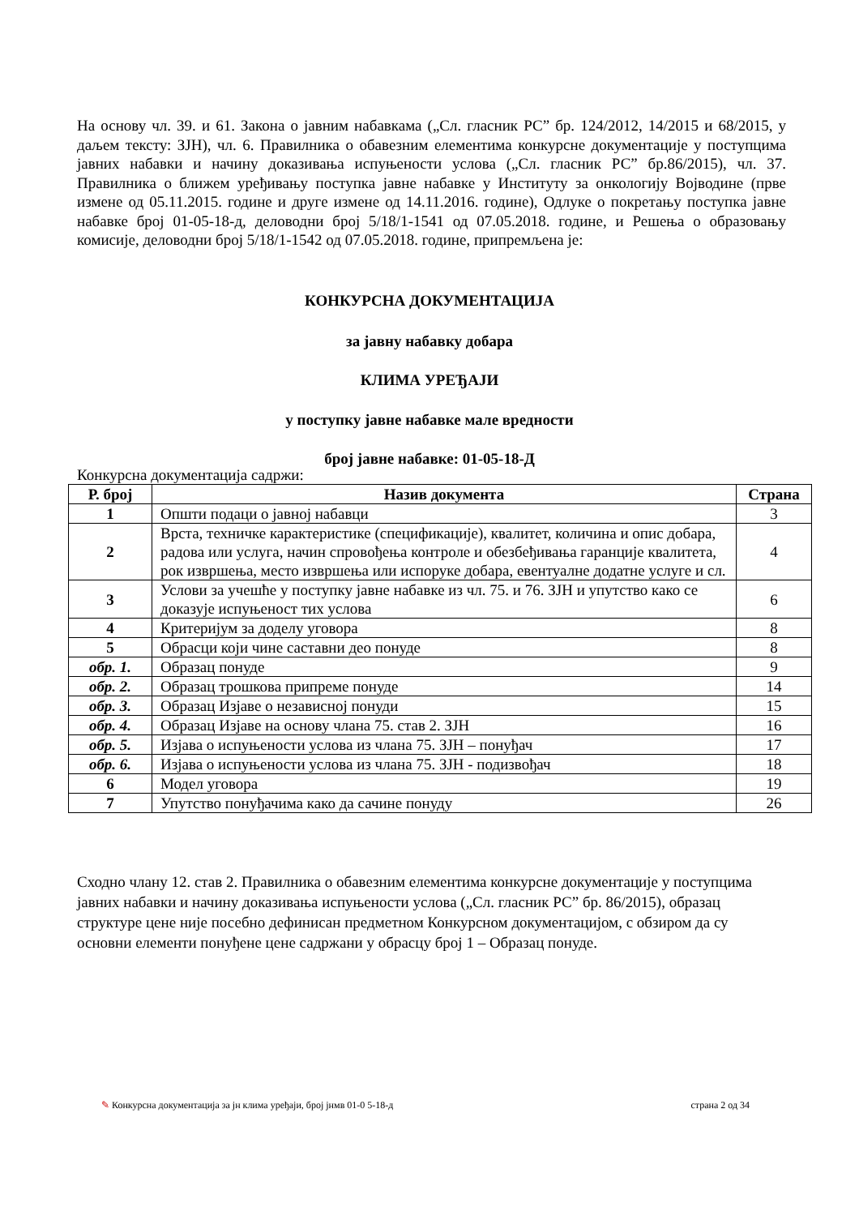На основу чл. 39. и 61. Закона о јавним набавкама („Сл. гласник РС” бр. 124/2012, 14/2015 и 68/2015, у даљем тексту: ЗЈН), чл. 6. Правилника о обавезним елементима конкурсне документације у поступцима јавних набавки и начину доказивања испуњености услова („Сл. гласник РС” бр.86/2015), чл. 37. Правилника о ближем уређивању поступка јавне набавке у Институту за онкологију Војводине (прве измене од 05.11.2015. године и друге измене од 14.11.2016. године), Одлуке о покретању поступка јавне набавке број 01-05-18-д, деловодни број 5/18/1-1541 од 07.05.2018. године, и Решења о образовању комисије, деловодни број 5/18/1-1542 од 07.05.2018. године, припремљена је:
КОНКУРСНА ДОКУМЕНТАЦИЈА
за јавну набавку добара
КЛИМА УРЕЂАЈИ
у поступку јавне набавке мале вредности
број јавне набавке: 01-05-18-Д
Конкурсна документација садржи:
| Р. број | Назив документа | Страна |
| --- | --- | --- |
| 1 | Општи подаци о јавној набавци | 3 |
| 2 | Врста, техничке карактеристике (спецификације), квалитет, количина и опис добара, радова или услуга, начин спровођења контроле и обезбеђивања гаранције квалитета, рок извршења, место извршења или испоруке добара, евентуалне додатне услуге и сл. | 4 |
| 3 | Услови за учешће у поступку јавне набавке из чл. 75. и 76. ЗЈН и упутство како се доказује испуњеност тих услова | 6 |
| 4 | Критеријум за доделу уговора | 8 |
| 5 | Обрасци који чине саставни део понуде | 8 |
| обр. 1. | Образац понуде | 9 |
| обр. 2. | Образац трошкова припреме понуде | 14 |
| обр. 3. | Образац Изјаве о независној понуди | 15 |
| обр. 4. | Образац Изјаве на основу члана 75. став 2. ЗЈН | 16 |
| обр. 5. | Изјава о испуњености услова из члана 75. ЗЈН – понуђач | 17 |
| обр. 6. | Изјава о испуњености услова из члана 75. ЗЈН - подизвођач | 18 |
| 6 | Модел уговора | 19 |
| 7 | Упутство понуђачима како да сачине понуду | 26 |
Сходно члану 12. став 2. Правилника о обавезним елементима конкурсне документације у поступцима јавних набавки и начину доказивања испуњености услова („Сл. гласник РС” бр. 86/2015), образац структуре цене није посебно дефинисан предметном Конкурсном документацијом, с обзиром да су основни елементи понуђене цене садржани у обрасцу број 1 – Образац понуде.
✎ Конкурсна документација за јн клима уређаји, број јнмв 01-0 5-18-д страна 2 од 34